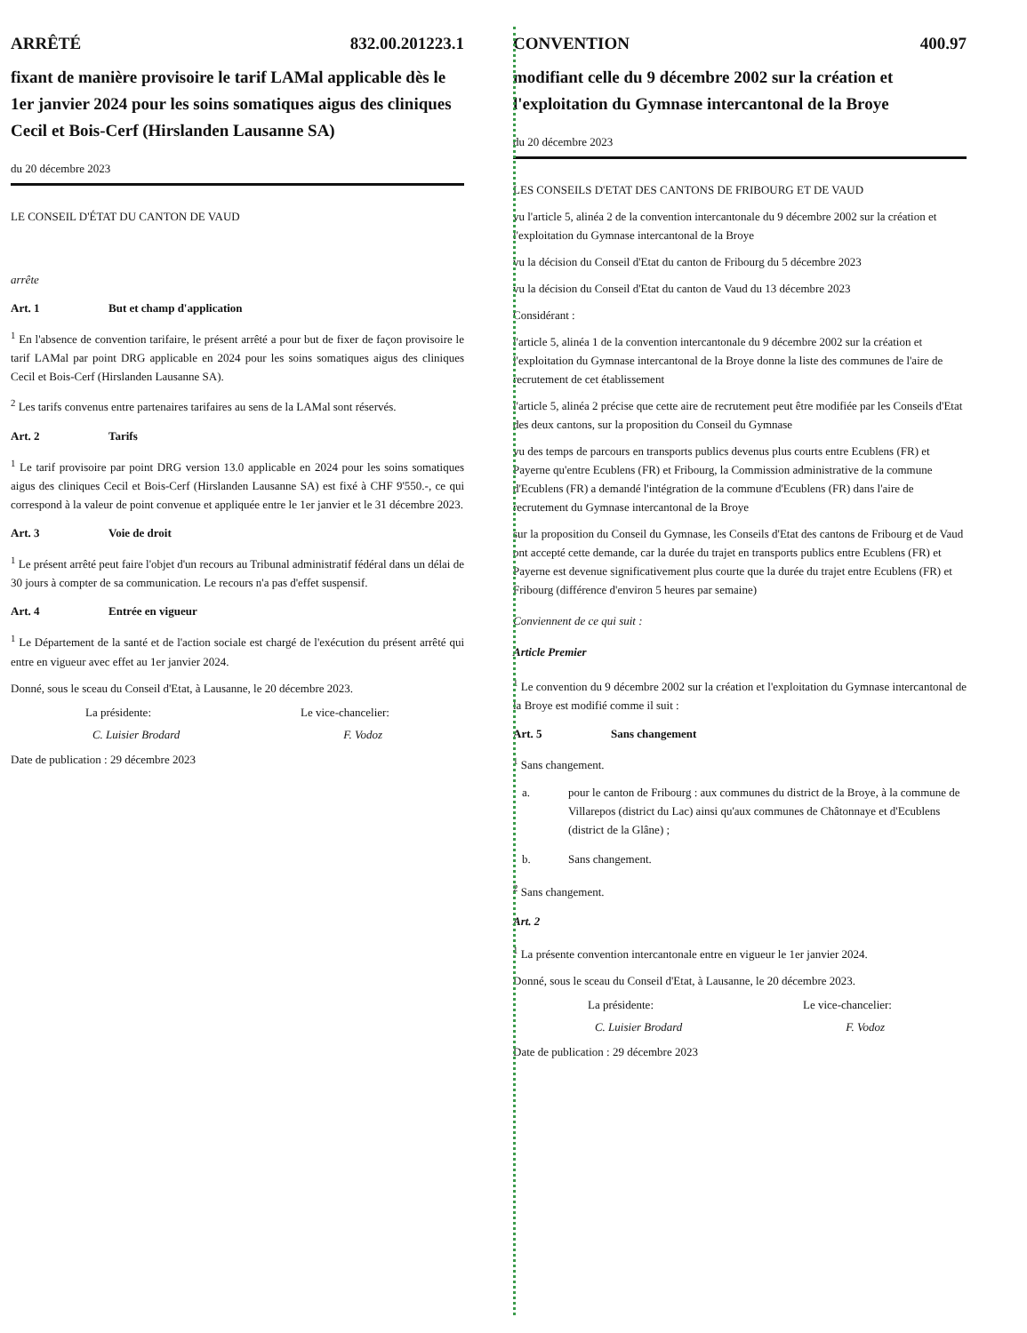ARRÊTÉ 832.00.201223.1
fixant de manière provisoire le tarif LAMal applicable dès le 1er janvier 2024 pour les soins somatiques aigus des cliniques Cecil et Bois-Cerf (Hirslanden Lausanne SA)
du 20 décembre 2023
LE CONSEIL D'ÉTAT DU CANTON DE VAUD
arrête
Art. 1 But et champ d'application
<sup>1</sup> En l'absence de convention tarifaire, le présent arrêté a pour but de fixer de façon provisoire le tarif LAMal par point DRG applicable en 2024 pour les soins somatiques aigus des cliniques Cecil et Bois-Cerf (Hirslanden Lausanne SA).
<sup>2</sup> Les tarifs convenus entre partenaires tarifaires au sens de la LAMal sont réservés.
Art. 2 Tarifs
<sup>1</sup> Le tarif provisoire par point DRG version 13.0 applicable en 2024 pour les soins somatiques aigus des cliniques Cecil et Bois-Cerf (Hirslanden Lausanne SA) est fixé à CHF 9'550.-, ce qui correspond à la valeur de point convenue et appliquée entre le 1er janvier et le 31 décembre 2023.
Art. 3 Voie de droit
<sup>1</sup> Le présent arrêté peut faire l'objet d'un recours au Tribunal administratif fédéral dans un délai de 30 jours à compter de sa communication. Le recours n'a pas d'effet suspensif.
Art. 4 Entrée en vigueur
<sup>1</sup> Le Département de la santé et de l'action sociale est chargé de l'exécution du présent arrêté qui entre en vigueur avec effet au 1er janvier 2024.
Donné, sous le sceau du Conseil d'Etat, à Lausanne, le 20 décembre 2023.
La présidente: Le vice-chancelier:
C. Luisier Brodard F. Vodoz
Date de publication : 29 décembre 2023
CONVENTION 400.97
modifiant celle du 9 décembre 2002 sur la création et l'exploitation du Gymnase intercantonal de la Broye
du 20 décembre 2023
LES CONSEILS D'ETAT DES CANTONS DE FRIBOURG ET DE VAUD
vu l'article 5, alinéa 2 de la convention intercantonale du 9 décembre 2002 sur la création et l'exploitation du Gymnase intercantonal de la Broye
vu la décision du Conseil d'Etat du canton de Fribourg du 5 décembre 2023
vu la décision du Conseil d'Etat du canton de Vaud du 13 décembre 2023
Considérant :
l'article 5, alinéa 1 de la convention intercantonale du 9 décembre 2002 sur la création et l'exploitation du Gymnase intercantonal de la Broye donne la liste des communes de l'aire de recrutement de cet établissement
l'article 5, alinéa 2 précise que cette aire de recrutement peut être modifiée par les Conseils d'Etat des deux cantons, sur la proposition du Conseil du Gymnase
vu des temps de parcours en transports publics devenus plus courts entre Ecublens (FR) et Payerne qu'entre Ecublens (FR) et Fribourg, la Commission administrative de la commune d'Ecublens (FR) a demandé l'intégration de la commune d'Ecublens (FR) dans l'aire de recrutement du Gymnase intercantonal de la Broye
sur la proposition du Conseil du Gymnase, les Conseils d'Etat des cantons de Fribourg et de Vaud ont accepté cette demande, car la durée du trajet en transports publics entre Ecublens (FR) et Payerne est devenue significativement plus courte que la durée du trajet entre Ecublens (FR) et Fribourg (différence d'environ 5 heures par semaine)
Conviennent de ce qui suit :
Article Premier
<sup>1</sup> Le convention du 9 décembre 2002 sur la création et l'exploitation du Gymnase intercantonal de la Broye est modifié comme il suit :
Art. 5 Sans changement
<sup>1</sup> Sans changement.
a. pour le canton de Fribourg : aux communes du district de la Broye, à la commune de Villarepos (district du Lac) ainsi qu'aux communes de Châtonnaye et d'Ecublens (district de la Glâne) ;
b. Sans changement.
<sup>2</sup> Sans changement.
Art. 2
<sup>1</sup> La présente convention intercantonale entre en vigueur le 1er janvier 2024.
Donné, sous le sceau du Conseil d'Etat, à Lausanne, le 20 décembre 2023.
La présidente: Le vice-chancelier:
C. Luisier Brodard F. Vodoz
Date de publication : 29 décembre 2023